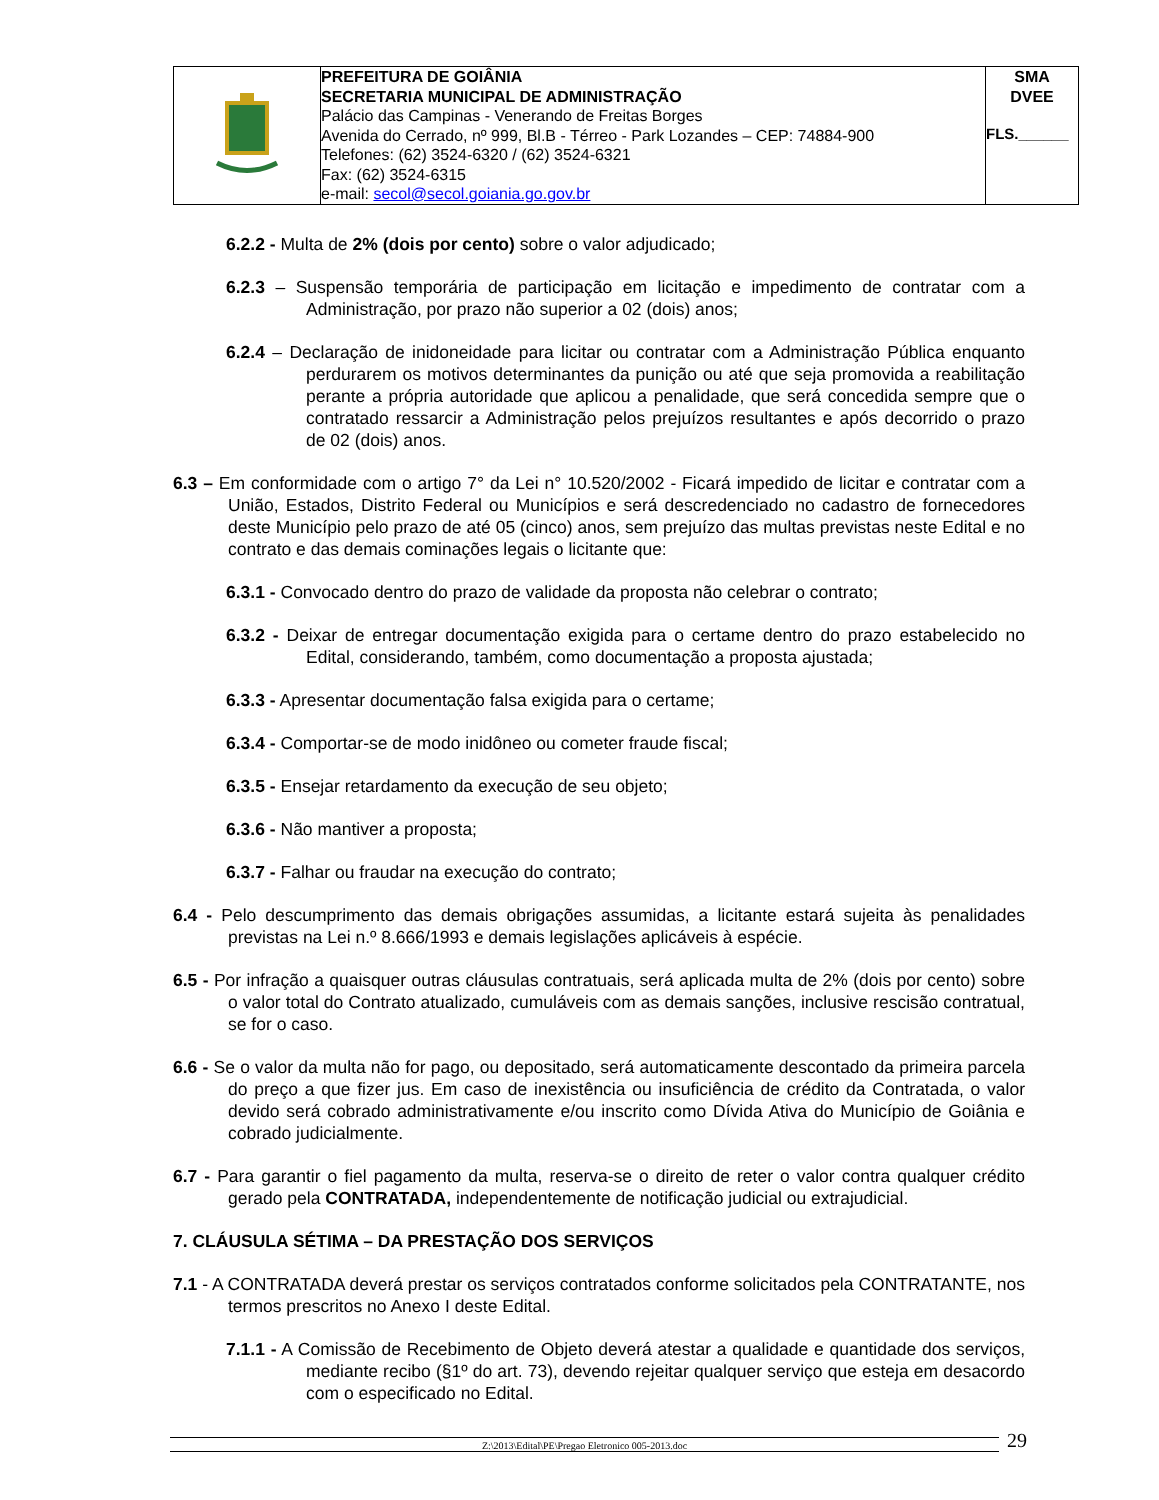| | PREFEITURA DE GOIÂNIA SECRETARIA MUNICIPAL DE ADMINISTRAÇÃO Palácio das Campinas - Venerando de Freitas Borges Avenida do Cerrado, nº 999, Bl.B - Térreo - Park Lozandes – CEP: 74884-900 Telefones: (62) 3524-6320 / (62) 3524-6321 Fax: (62) 3524-6315 e-mail: secol@secol.goiania.go.gov.br | SMA DVEE FLS.______ |
6.2.2 - Multa de 2% (dois por cento) sobre o valor adjudicado;
6.2.3 – Suspensão temporária de participação em licitação e impedimento de contratar com a Administração, por prazo não superior a 02 (dois) anos;
6.2.4 – Declaração de inidoneidade para licitar ou contratar com a Administração Pública enquanto perdurarem os motivos determinantes da punição ou até que seja promovida a reabilitação perante a própria autoridade que aplicou a penalidade, que será concedida sempre que o contratado ressarcir a Administração pelos prejuízos resultantes e após decorrido o prazo de 02 (dois) anos.
6.3 – Em conformidade com o artigo 7° da Lei n° 10.520/2002 - Ficará impedido de licitar e contratar com a União, Estados, Distrito Federal ou Municípios e será descredenciado no cadastro de fornecedores deste Município pelo prazo de até 05 (cinco) anos, sem prejuízo das multas previstas neste Edital e no contrato e das demais cominações legais o licitante que:
6.3.1 - Convocado dentro do prazo de validade da proposta não celebrar o contrato;
6.3.2 - Deixar de entregar documentação exigida para o certame dentro do prazo estabelecido no Edital, considerando, também, como documentação a proposta ajustada;
6.3.3 - Apresentar documentação falsa exigida para o certame;
6.3.4 - Comportar-se de modo inidôneo ou cometer fraude fiscal;
6.3.5 - Ensejar retardamento da execução de seu objeto;
6.3.6 - Não mantiver a proposta;
6.3.7 - Falhar ou fraudar na execução do contrato;
6.4 - Pelo descumprimento das demais obrigações assumidas, a licitante estará sujeita às penalidades previstas na Lei n.º 8.666/1993 e demais legislações aplicáveis à espécie.
6.5 - Por infração a quaisquer outras cláusulas contratuais, será aplicada multa de 2% (dois por cento) sobre o valor total do Contrato atualizado, cumuláveis com as demais sanções, inclusive rescisão contratual, se for o caso.
6.6 - Se o valor da multa não for pago, ou depositado, será automaticamente descontado da primeira parcela do preço a que fizer jus. Em caso de inexistência ou insuficiência de crédito da Contratada, o valor devido será cobrado administrativamente e/ou inscrito como Dívida Ativa do Município de Goiânia e cobrado judicialmente.
6.7 - Para garantir o fiel pagamento da multa, reserva-se o direito de reter o valor contra qualquer crédito gerado pela CONTRATADA, independentemente de notificação judicial ou extrajudicial.
7. CLÁUSULA SÉTIMA – DA PRESTAÇÃO DOS SERVIÇOS
7.1 - A CONTRATADA deverá prestar os serviços contratados conforme solicitados pela CONTRATANTE, nos termos prescritos no Anexo I deste Edital.
7.1.1 - A Comissão de Recebimento de Objeto deverá atestar a qualidade e quantidade dos serviços, mediante recibo (§1º do art. 73), devendo rejeitar qualquer serviço que esteja em desacordo com o especificado no Edital.
Z:\2013\Edital\PE\Pregao Eletronico 005-2013.doc
29